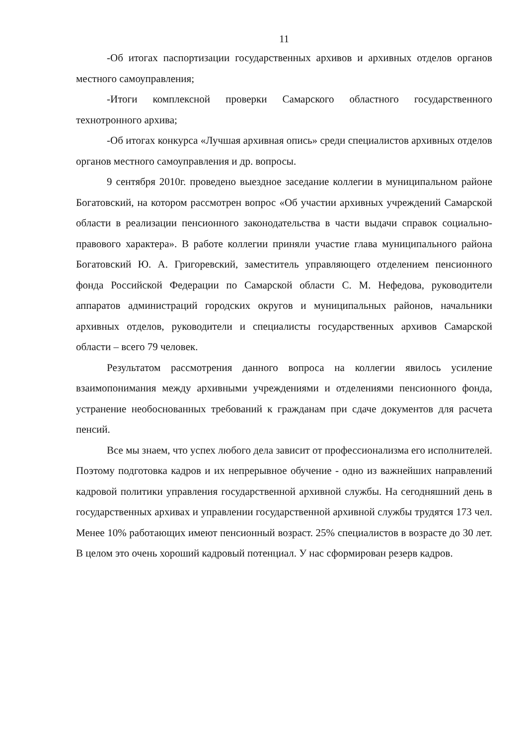11
-Об итогах паспортизации государственных архивов и архивных отделов органов местного самоуправления;
-Итоги комплексной проверки Самарского областного государственного технотронного архива;
-Об итогах конкурса «Лучшая архивная опись» среди специалистов архивных отделов органов местного самоуправления и др. вопросы.
9 сентября 2010г. проведено выездное заседание коллегии в муниципальном районе Богатовский, на котором рассмотрен вопрос «Об участии архивных учреждений Самарской области в реализации пенсионного законодательства в части выдачи справок социально-правового характера». В работе коллегии приняли участие глава муниципального района Богатовский Ю. А. Григоревский, заместитель управляющего отделением пенсионного фонда Российской Федерации по Самарской области С. М. Нефедова, руководители аппаратов администраций городских округов и муниципальных районов, начальники архивных отделов, руководители и специалисты государственных архивов Самарской области – всего 79 человек.
Результатом рассмотрения данного вопроса на коллегии явилось усиление взаимопонимания между архивными учреждениями и отделениями пенсионного фонда, устранение необоснованных требований к гражданам при сдаче документов для расчета пенсий.
Все мы знаем, что успех любого дела зависит от профессионализма его исполнителей. Поэтому подготовка кадров и их непрерывное обучение - одно из важнейших направлений кадровой политики управления государственной архивной службы. На сегодняшний день в государственных архивах и управлении государственной архивной службы трудятся 173 чел. Менее 10% работающих имеют пенсионный возраст. 25% специалистов в возрасте до 30 лет. В целом это очень хороший кадровый потенциал. У нас сформирован резерв кадров.